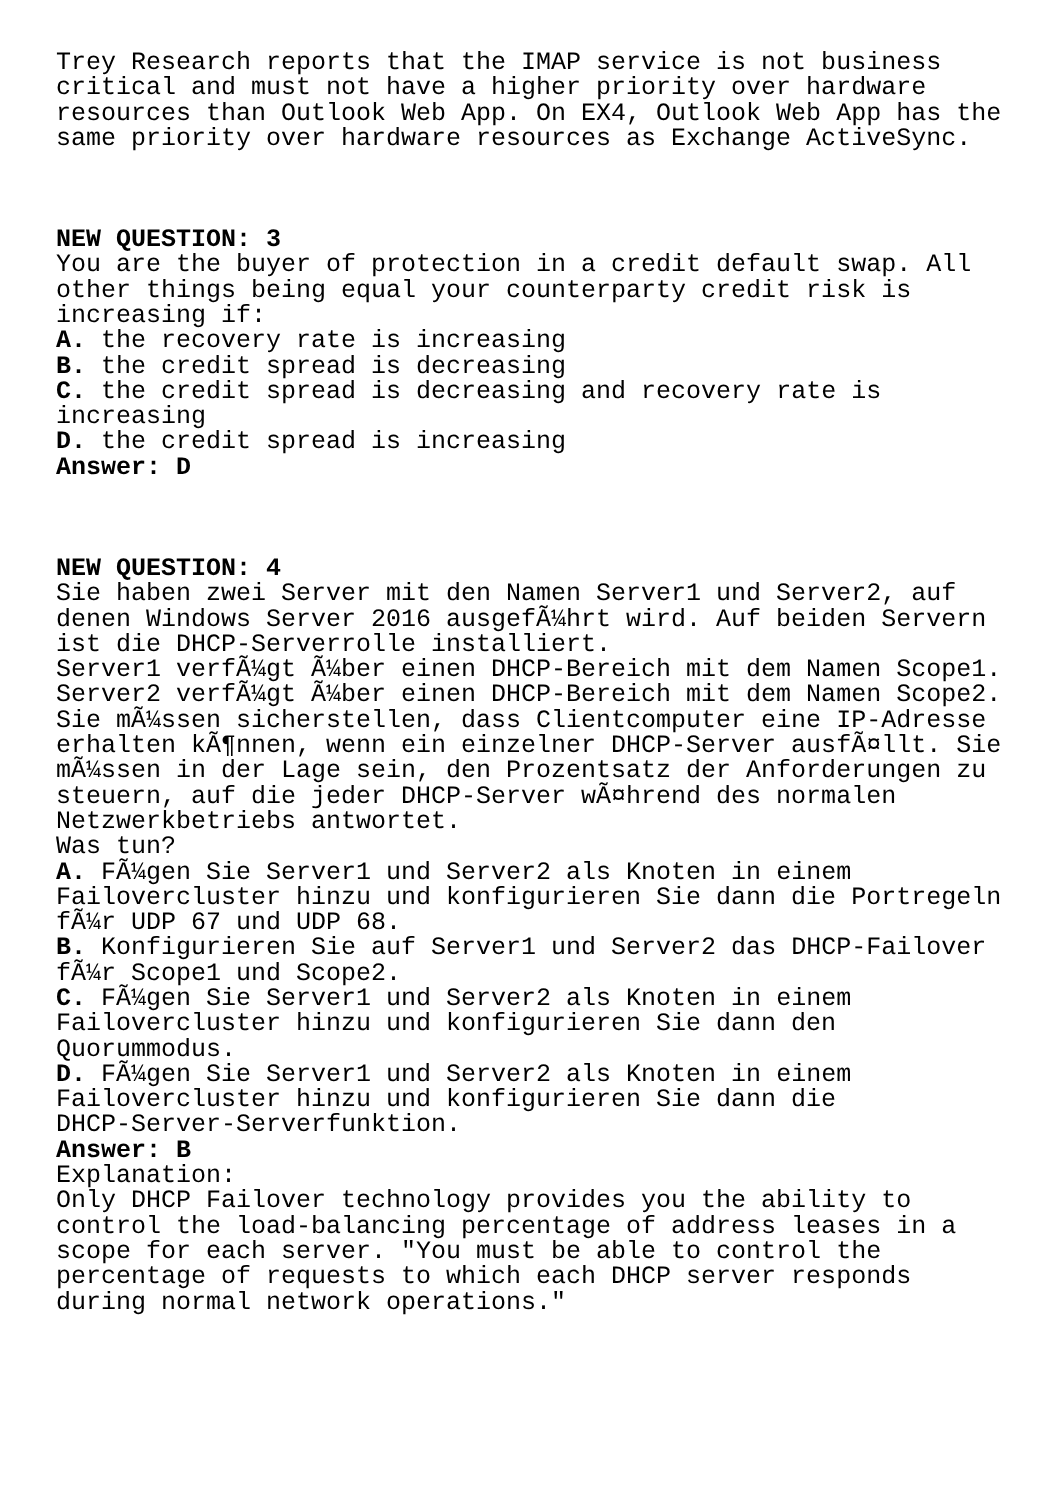Trey Research reports that the IMAP service is not business critical and must not have a higher priority over hardware resources than Outlook Web App. On EX4, Outlook Web App has the same priority over hardware resources as Exchange ActiveSync. NEW QUESTION: 3 You are the buyer of protection in a credit default swap. All other things being equal your counterparty credit risk is increasing if: A. the recovery rate is increasing B. the credit spread is decreasing C. the credit spread is decreasing and recovery rate is increasing D. the credit spread is increasing Answer: D NEW QUESTION: 4 Sie haben zwei Server mit den Namen Server1 und Server2, auf denen Windows Server 2016 ausgefÃ¼hrt wird. Auf beiden Servern ist die DHCP-Serverrolle installiert. Server1 verfÃ¼gt Ã¼ber einen DHCP-Bereich mit dem Namen Scope1. Server2 verfÃ¼gt Ã¼ber einen DHCP-Bereich mit dem Namen Scope2. Sie mÃ¼ssen sicherstellen, dass Clientcomputer eine IP-Adresse erhalten kÃ¶nnen, wenn ein einzelner DHCP-Server ausfÃ¤llt. Sie mÃ¼ssen in der Lage sein, den Prozentsatz der Anforderungen zu steuern, auf die jeder DHCP-Server wÃ¤hrend des normalen Netzwerkbetriebs antwortet. Was tun? A. FÃ¼gen Sie Server1 und Server2 als Knoten in einem Failovercluster hinzu und konfigurieren Sie dann die Portregeln fÃ¼r UDP 67 und UDP 68. B. Konfigurieren Sie auf Server1 und Server2 das DHCP-Failover fÃ¼r Scope1 und Scope2. C. FÃ¼gen Sie Server1 und Server2 als Knoten in einem Failovercluster hinzu und konfigurieren Sie dann den Quorummodus. D. FÃ¼gen Sie Server1 und Server2 als Knoten in einem Failovercluster hinzu und konfigurieren Sie dann die DHCP-Server-Serverfunktion. Answer: B Explanation: Only DHCP Failover technology provides you the ability to control the load-balancing percentage of address leases in a scope for each server. "You must be able to control the percentage of requests to which each DHCP server responds during normal network operations."